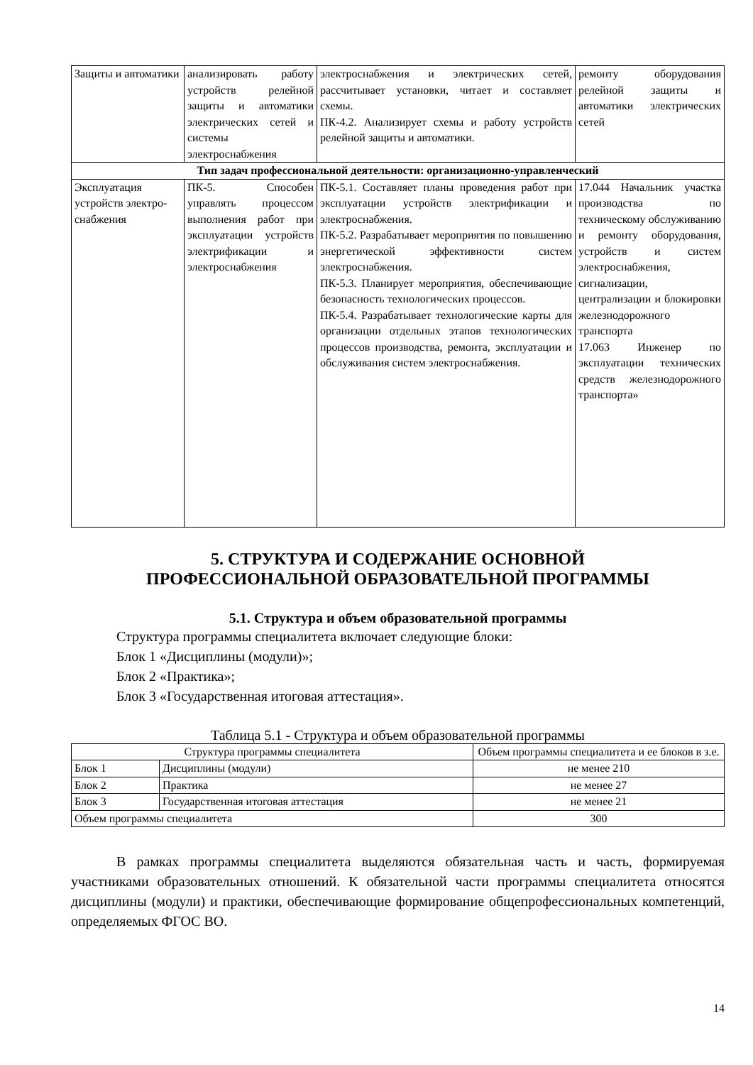| Защиты и автоматики | анализировать работу устройств релейной защиты и автоматики электрических сетей и системы электроснабжения | электроснабжения и электрических сетей, рассчитывает установки, читает и составляет схемы. ПК-4.2. Анализирует схемы и работу устройств релейной защиты и автоматики. | ремонту оборудования релейной защиты и автоматики электрических сетей |
| Тип задач профессиональной деятельности: организационно-управленческий | | | |
| Эксплуатация устройств электро-снабжения | ПК-5. Способен управлять процессом выполнения работ при эксплуатации устройств электрификации и электроснабжения | ПК-5.1. Составляет планы проведения работ при эксплуатации устройств электрификации и электроснабжения. ПК-5.2. Разрабатывает мероприятия по повышению энергетической эффективности систем электроснабжения. ПК-5.3. Планирует мероприятия, обеспечивающие безопасность технологических процессов. ПК-5.4. Разрабатывает технологические карты для организации отдельных этапов технологических процессов производства, ремонта, эксплуатации и обслуживания систем электроснабжения. | 17.044 Начальник участка производства по техническому обслуживанию и ремонту оборудования, устройств и систем электроснабжения, сигнализации, централизации и блокировки железнодорожного транспорта 17.063 Инженер по эксплуатации технических средств железнодорожного транспорта» |
5. СТРУКТУРА И СОДЕРЖАНИЕ ОСНОВНОЙ
ПРОФЕССИОНАЛЬНОЙ ОБРАЗОВАТЕЛЬНОЙ ПРОГРАММЫ
5.1. Структура и объем образовательной программы
Структура программы специалитета включает следующие блоки:
Блок 1 «Дисциплины (модули)»;
Блок 2 «Практика»;
Блок 3 «Государственная итоговая аттестация».
Таблица 5.1 - Структура и объем образовательной программы
| Структура программы специалитета | | Объем программы специалитета и ее блоков в з.е. |
| Блок 1 | Дисциплины (модули) | не менее 210 |
| Блок 2 | Практика | не менее 27 |
| Блок 3 | Государственная итоговая аттестация | не менее 21 |
| Объем программы специалитета | | 300 |
В рамках программы специалитета выделяются обязательная часть и часть, формируемая участниками образовательных отношений. К обязательной части программы специалитета относятся дисциплины (модули) и практики, обеспечивающие формирование общепрофессиональных компетенций, определяемых ФГОС ВО.
14